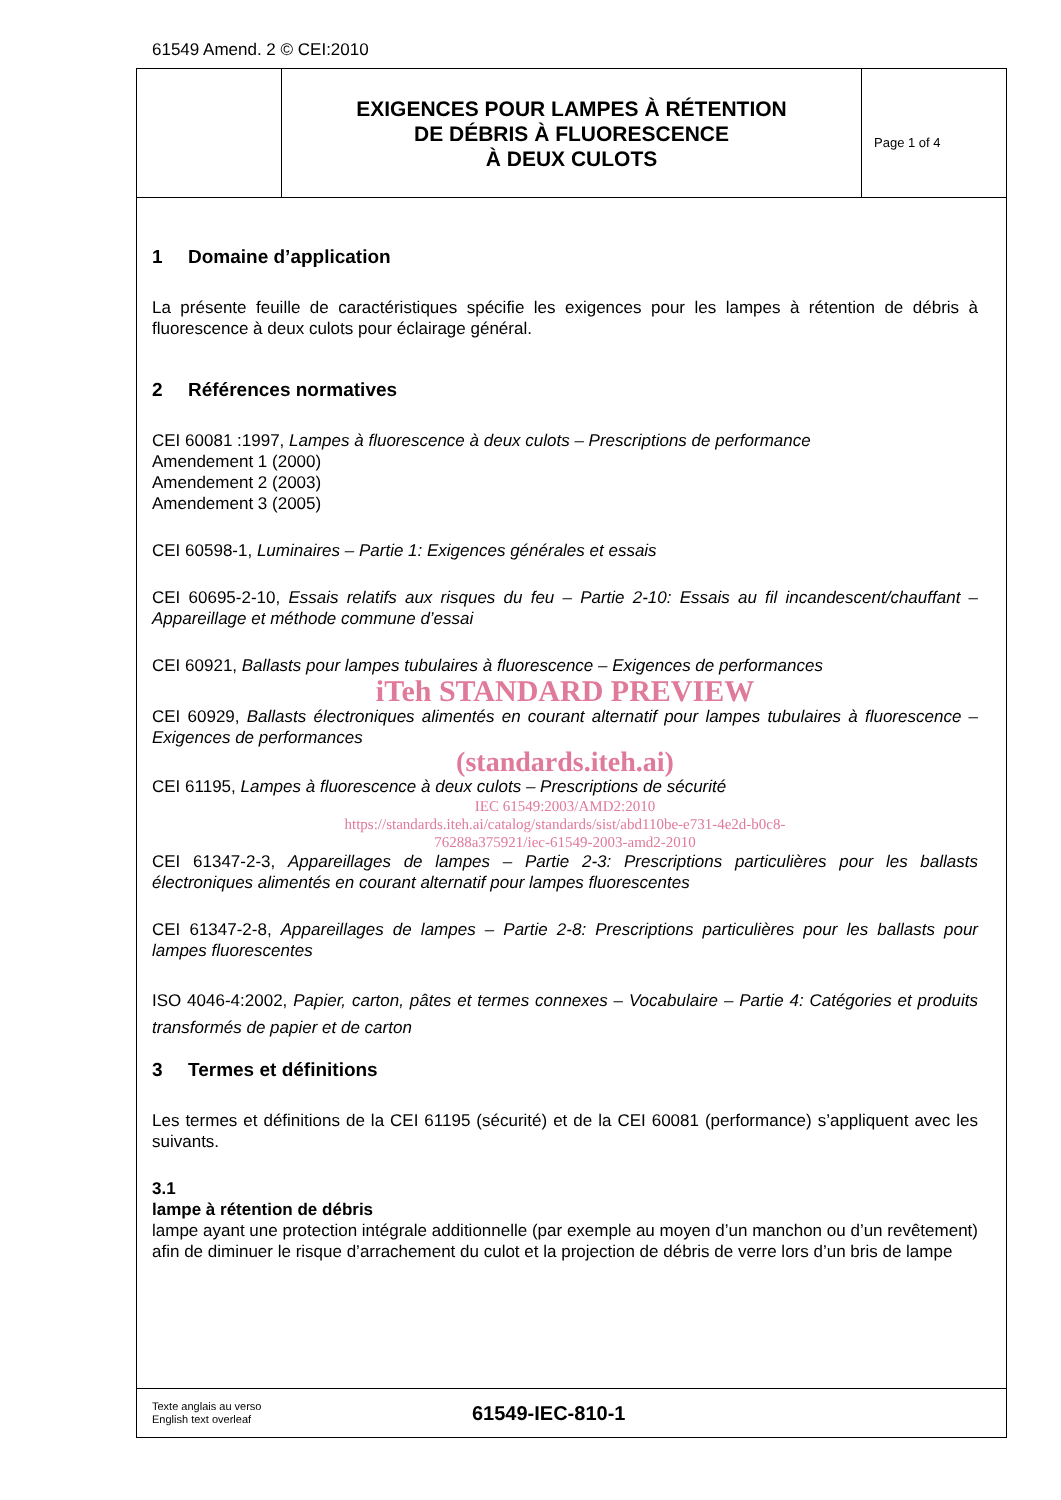61549 Amend. 2 © CEI:2010
EXIGENCES POUR LAMPES À RÉTENTION
DE DÉBRIS À FLUORESCENCE
À DEUX CULOTS
Page 1 of 4
1 Domaine d’application
La présente feuille de caractéristiques spécifie les exigences pour les lampes à rétention de débris à fluorescence à deux culots pour éclairage général.
2 Références normatives
CEI 60081 :1997, Lampes à fluorescence à deux culots – Prescriptions de performance
Amendement 1 (2000)
Amendement 2 (2003)
Amendement 3 (2005)
CEI 60598-1, Luminaires – Partie 1: Exigences générales et essais
CEI 60695-2-10, Essais relatifs aux risques du feu – Partie 2-10: Essais au fil incandescent/chauffant – Appareillage et méthode commune d’essai
CEI 60921, Ballasts pour lampes tubulaires à fluorescence – Exigences de performances
iTeh STANDARD PREVIEW
CEI 60929, Ballasts électroniques alimentés en courant alternatif pour lampes tubulaires à fluorescence – Exigences de performances
(standards.iteh.ai)
CEI 61195, Lampes à fluorescence à deux culots – Prescriptions de sécurité
IEC 61549:2003/AMD2:2010
https://standards.iteh.ai/catalog/standards/sist/abd110be-e731-4e2d-b0c8-
76288a375921/iec-61549-2003-amd2-2010
CEI 61347-2-3, Appareillages de lampes – Partie 2-3: Prescriptions particulières pour les ballasts électroniques alimentés en courant alternatif pour lampes fluorescentes
CEI 61347-2-8, Appareillages de lampes – Partie 2-8: Prescriptions particulières pour les ballasts pour lampes fluorescentes
ISO 4046-4:2002, Papier, carton, pâtes et termes connexes – Vocabulaire – Partie 4: Catégories et produits transformés de papier et de carton
3 Termes et définitions
Les termes et définitions de la CEI 61195 (sécurité) et de la CEI 60081 (performance) s’appliquent avec les suivants.
3.1
lampe à rétention de débris
lampe ayant une protection intégrale additionnelle (par exemple au moyen d’un manchon ou d’un revêtement) afin de diminuer le risque d’arrachement du culot et la projection de débris de verre lors d’un bris de lampe
Texte anglais au verso
English text overleaf
61549-IEC-810-1